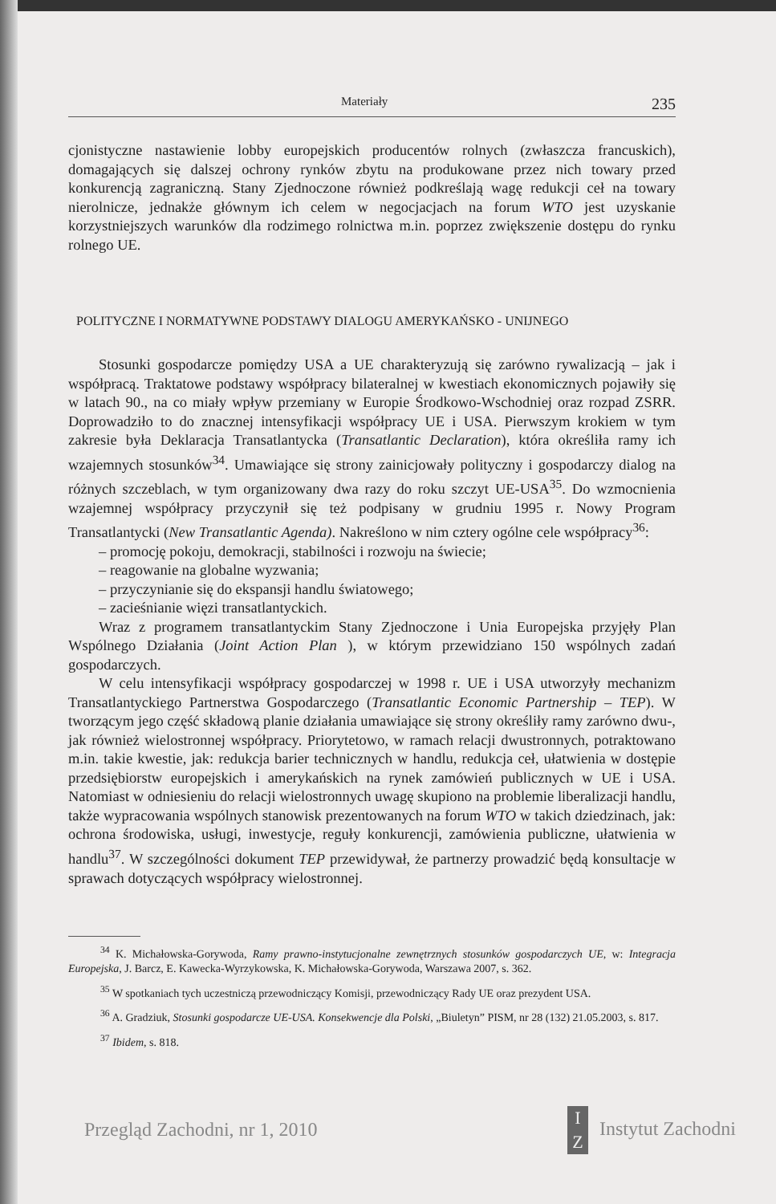Materiały 235
cjonistyczne nastawienie lobby europejskich producentów rolnych (zwłaszcza francuskich), domagających się dalszej ochrony rynków zbytu na produkowane przez nich towary przed konkurencją zagraniczną. Stany Zjednoczone również podkreślają wagę redukcji ceł na towary nierolnicze, jednakże głównym ich celem w negocjacjach na forum WTO jest uzyskanie korzystniejszych warunków dla rodzimego rolnictwa m.in. poprzez zwiększenie dostępu do rynku rolnego UE.
POLITYCZNE I NORMATYWNE PODSTAWY DIALOGU AMERYKAŃSKO - UNIJNEGO
Stosunki gospodarcze pomiędzy USA a UE charakteryzują się zarówno rywalizacją – jak i współpracą. Traktatowe podstawy współpracy bilateralnej w kwestiach ekonomicznych pojawiły się w latach 90., na co miały wpływ przemiany w Europie Środkowo-Wschodniej oraz rozpad ZSRR. Doprowadziło to do znacznej intensyfikacji współpracy UE i USA. Pierwszym krokiem w tym zakresie była Deklaracja Transatlantycka (Transatlantic Declaration), która określiła ramy ich wzajemnych stosunków<sup>34</sup>. Umawiające się strony zainicjowały polityczny i gospodarczy dialog na różnych szczeblach, w tym organizowany dwa razy do roku szczyt UE-USA<sup>35</sup>. Do wzmocnienia wzajemnej współpracy przyczynił się też podpisany w grudniu 1995 r. Nowy Program Transatlantycki (New Transatlantic Agenda). Nakreślono w nim cztery ogólne cele współpracy<sup>36</sup>:
– promocję pokoju, demokracji, stabilności i rozwoju na świecie;
– reagowanie na globalne wyzwania;
– przyczynianie się do ekspansji handlu światowego;
– zacieśnianie więzi transatlantyckich.
Wraz z programem transatlantyckim Stany Zjednoczone i Unia Europejska przyjęły Plan Wspólnego Działania (Joint Action Plan ), w którym przewidziano 150 wspólnych zadań gospodarczych.
W celu intensyfikacji współpracy gospodarczej w 1998 r. UE i USA utworzyły mechanizm Transatlantyckiego Partnerstwa Gospodarczego (Transatlantic Economic Partnership – TEP). W tworzącym jego część składową planie działania umawiające się strony określiły ramy zarówno dwu-, jak również wielostronnej współpracy. Priorytetowo, w ramach relacji dwustronnych, potraktowano m.in. takie kwestie, jak: redukcja barier technicznych w handlu, redukcja ceł, ułatwienia w dostępie przedsiębiorstw europejskich i amerykańskich na rynek zamówień publicznych w UE i USA. Natomiast w odniesieniu do relacji wielostronnych uwagę skupiono na problemie liberalizacji handlu, także wypracowania wspólnych stanowisk prezentowanych na forum WTO w takich dziedzinach, jak: ochrona środowiska, usługi, inwestycje, reguły konkurencji, zamówienia publiczne, ułatwienia w handlu<sup>37</sup>. W szczególności dokument TEP przewidywał, że partnerzy prowadzić będą konsultacje w sprawach dotyczących współpracy wielostronnej.
<sup>34</sup> K. Michałowska-Gorywoda, Ramy prawno-instytucjonalne zewnętrznych stosunków gospodarczych UE, w: Integracja Europejska, J. Barcz, E. Kawecka-Wyrzykowska, K. Michałowska-Gorywoda, Warszawa 2007, s. 362.
<sup>35</sup> W spotkaniach tych uczestniczą przewodniczący Komisji, przewodniczący Rady UE oraz prezydent USA.
<sup>36</sup> A. Gradziuk, Stosunki gospodarcze UE-USA. Konsekwencje dla Polski, „Biuletyn” PISM, nr 28 (132) 21.05.2003, s. 817.
<sup>37</sup> Ibidem, s. 818.
Przegląd Zachodni, nr 1, 2010 I Z Instytut Zachodni